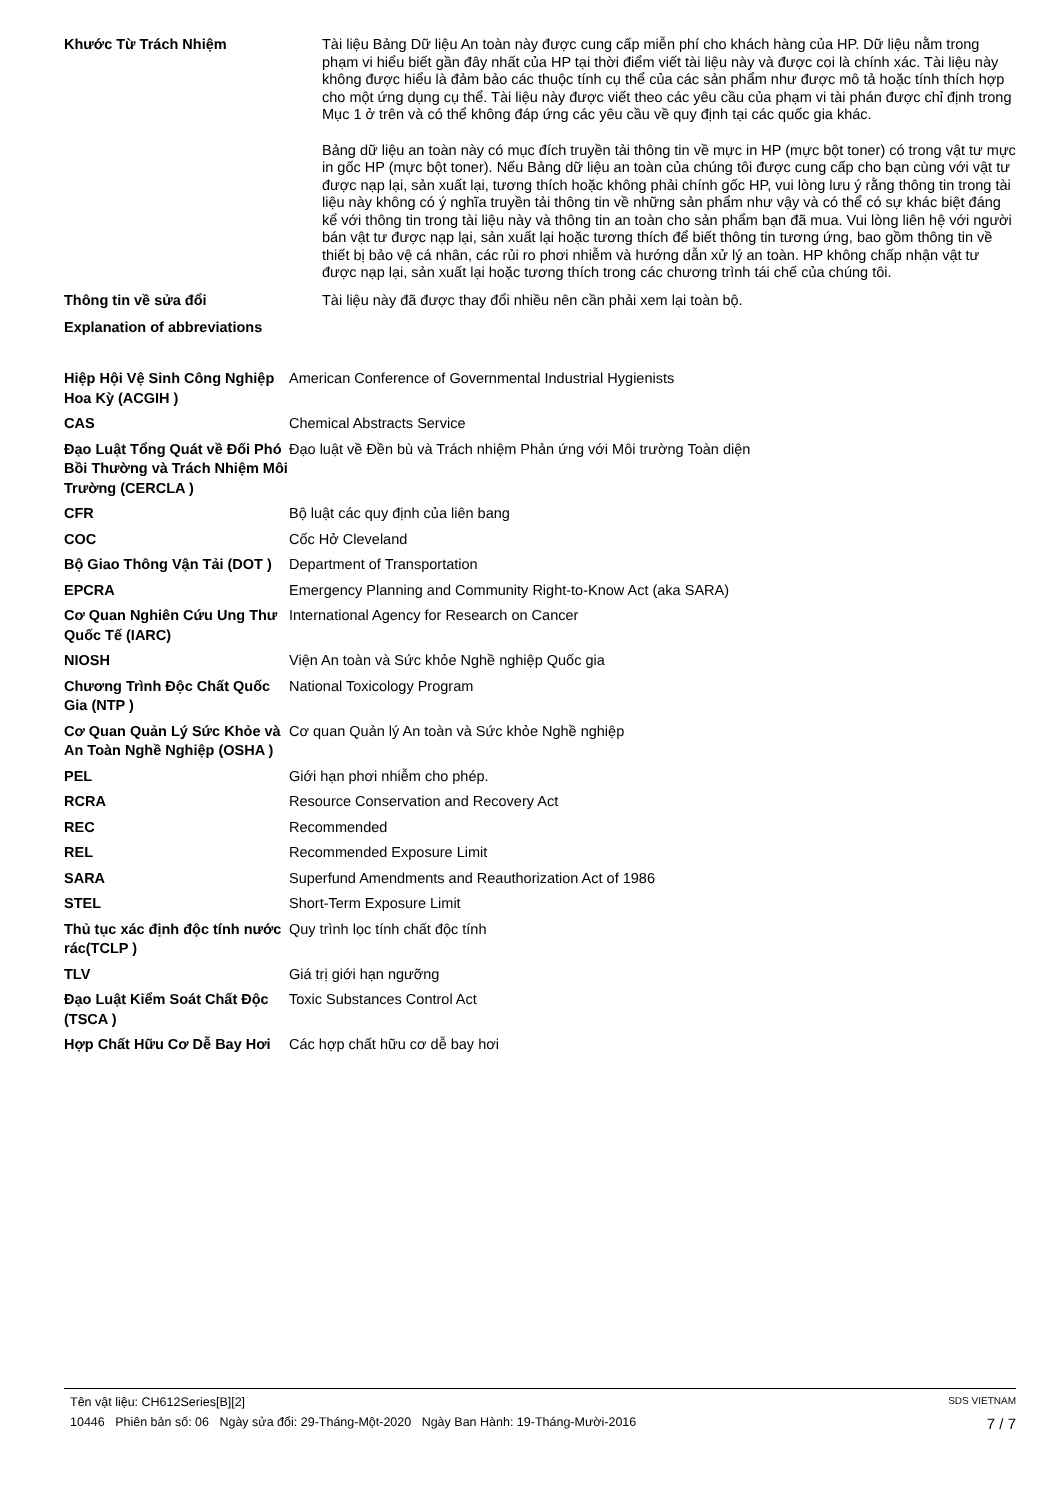Khước Từ Trách Nhiệm
Tài liệu Bảng Dữ liệu An toàn này được cung cấp miễn phí cho khách hàng của HP. Dữ liệu nằm trong phạm vi hiểu biết gần đây nhất của HP tại thời điểm viết tài liệu này và được coi là chính xác. Tài liệu này không được hiểu là đảm bảo các thuộc tính cụ thể của các sản phẩm như được mô tả hoặc tính thích hợp cho một ứng dụng cụ thể. Tài liệu này được viết theo các yêu cầu của phạm vi tài phán được chỉ định trong Mục 1 ở trên và có thể không đáp ứng các yêu cầu về quy định tại các quốc gia khác.
Bảng dữ liệu an toàn này có mục đích truyền tải thông tin về mực in HP (mực bột toner) có trong vật tư mực in gốc HP (mực bột toner). Nếu Bảng dữ liệu an toàn của chúng tôi được cung cấp cho bạn cùng với vật tư được nạp lại, sản xuất lại, tương thích hoặc không phải chính gốc HP, vui lòng lưu ý rằng thông tin trong tài liệu này không có ý nghĩa truyền tải thông tin về những sản phẩm như vậy và có thể có sự khác biệt đáng kể với thông tin trong tài liệu này và thông tin an toàn cho sản phẩm bạn đã mua. Vui lòng liên hệ với người bán vật tư được nạp lại, sản xuất lại hoặc tương thích để biết thông tin tương ứng, bao gồm thông tin về thiết bị bảo vệ cá nhân, các rủi ro phơi nhiễm và hướng dẫn xử lý an toàn. HP không chấp nhận vật tư được nạp lại, sản xuất lại hoặc tương thích trong các chương trình tái chế của chúng tôi.
Thông tin về sửa đổi
Tài liệu này đã được thay đổi nhiều nên cần phải xem lại toàn bộ.
Explanation of abbreviations
| Hiệp Hội Vệ Sinh Công Nghiệp Hoa Kỳ (ACGIH ) | American Conference of Governmental Industrial Hygienists |
| CAS | Chemical Abstracts Service |
| Đạo Luật Tổng Quát về Đối Phó Bồi Thường và Trách Nhiệm Môi Trường (CERCLA ) | Đạo luật về Đền bù và Trách nhiệm Phản ứng với Môi trường Toàn diện |
| CFR | Bộ luật các quy định của liên bang |
| COC | Cốc Hở Cleveland |
| Bộ Giao Thông Vận Tải (DOT ) | Department of Transportation |
| EPCRA | Emergency Planning and Community Right-to-Know Act (aka SARA) |
| Cơ Quan Nghiên Cứu Ung Thư Quốc Tế (IARC) | International Agency for Research on Cancer |
| NIOSH | Viện An toàn và Sức khỏe Nghề nghiệp Quốc gia |
| Chương Trình Độc Chất Quốc Gia (NTP ) | National Toxicology Program |
| Cơ Quan Quản Lý Sức Khỏe và An Toàn Nghề Nghiệp (OSHA ) | Cơ quan Quản lý An toàn và Sức khỏe Nghề nghiệp |
| PEL | Giới hạn phơi nhiễm cho phép. |
| RCRA | Resource Conservation and Recovery Act |
| REC | Recommended |
| REL | Recommended Exposure Limit |
| SARA | Superfund Amendments and Reauthorization Act of 1986 |
| STEL | Short-Term Exposure Limit |
| Thủ tục xác định độc tính nước rác(TCLP ) | Quy trình lọc tính chất độc tính |
| TLV | Giá trị giới hạn ngưỡng |
| Đạo Luật Kiểm Soát Chất Độc (TSCA ) | Toxic Substances Control Act |
| Hợp Chất Hữu Cơ Dễ Bay Hơi | Các hợp chất hữu cơ dễ bay hơi |
Tên vật liệu: CH612Series[B][2] SDS VIETNAM
10446 Phiên bản số: 06 Ngày sửa đổi: 29-Tháng-Một-2020 Ngày Ban Hành: 19-Tháng-Mười-2016 7 / 7